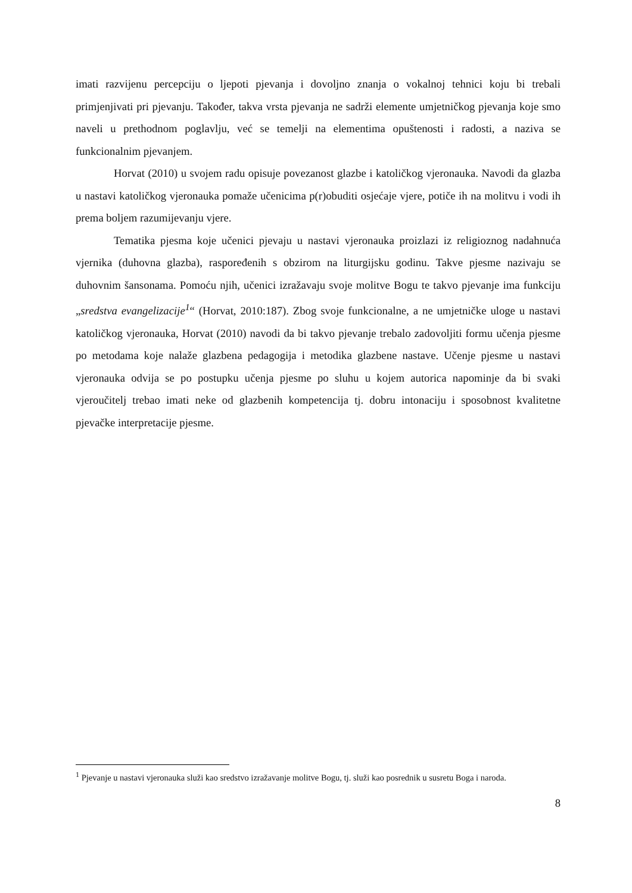imati razvijenu percepciju o ljepoti pjevanja i dovoljno znanja o vokalnoj tehnici koju bi trebali primjenjivati pri pjevanju. Također, takva vrsta pjevanja ne sadrži elemente umjetničkog pjevanja koje smo naveli u prethodnom poglavlju, već se temelji na elementima opuštenosti i radosti, a naziva se funkcionalnim pjevanjem.
Horvat (2010) u svojem radu opisuje povezanost glazbe i katoličkog vjeronauka. Navodi da glazba u nastavi katoličkog vjeronauka pomaže učenicima p(r)obuditi osjećaje vjere, potiče ih na molitvu i vodi ih prema boljem razumijevanju vjere.
Tematika pjesma koje učenici pjevaju u nastavi vjeronauka proizlazi iz religioznog nadahnuća vjernika (duhovna glazba), raspoređenih s obzirom na liturgijsku godinu. Takve pjesme nazivaju se duhovnim šansonama. Pomoću njih, učenici izražavaju svoje molitve Bogu te takvo pjevanje ima funkciju „sredstva evangelizacije<sup>1</sup>“ (Horvat, 2010:187). Zbog svoje funkcionalne, a ne umjetničke uloge u nastavi katoličkog vjeronauka, Horvat (2010) navodi da bi takvo pjevanje trebalo zadovoljiti formu učenja pjesme po metodama koje nalaže glazbena pedagogija i metodika glazbene nastave. Učenje pjesme u nastavi vjeronauka odvija se po postupku učenja pjesme po sluhu u kojem autorica napominje da bi svaki vjeroučitelj trebao imati neke od glazbenih kompetencija tj. dobru intonaciju i sposobnost kvalitetne pjevačke interpretacije pjesme.
<sup>1</sup> Pjevanje u nastavi vjeronauka služi kao sredstvo izražavanje molitve Bogu, tj. služi kao posrednik u susretu Boga i naroda.
8